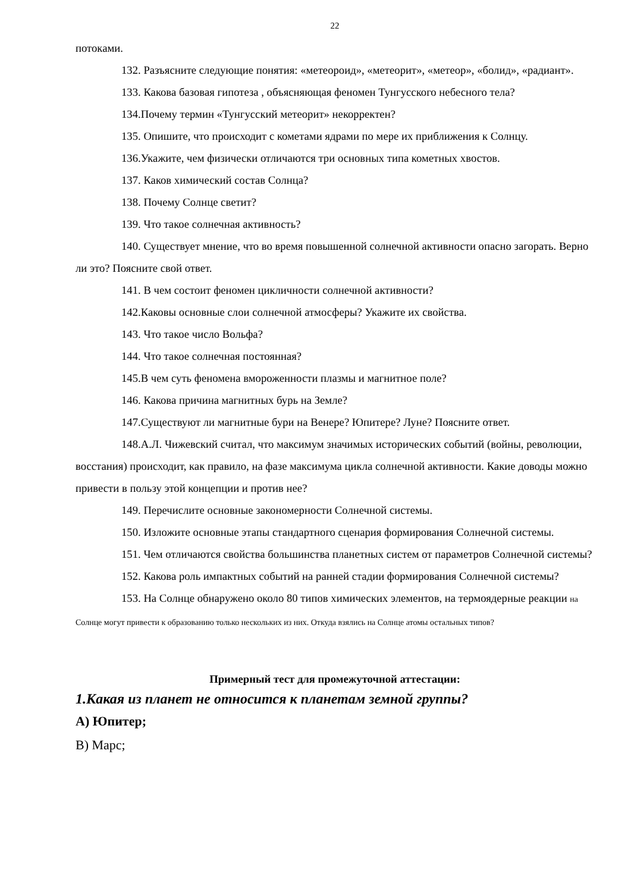22
потоками.
132. Разъясните следующие понятия: «метеороид», «метеорит», «метеор», «болид», «радиант».
133. Какова базовая гипотеза , объясняющая феномен Тунгусского небесного тела?
134.Почему термин «Тунгусский метеорит» некорректен?
135. Опишите, что происходит с кометами ядрами по мере их приближения к Солнцу.
136.Укажите, чем физически отличаются три основных типа кометных хвостов.
137. Каков химический состав Солнца?
138. Почему Солнце светит?
139. Что такое солнечная активность?
140. Существует мнение, что во время повышенной солнечной активности опасно загорать. Верно ли это? Поясните свой ответ.
141. В чем состоит феномен цикличности солнечной активности?
142.Каковы основные слои солнечной атмосферы? Укажите их свойства.
143. Что такое число Вольфа?
144. Что такое солнечная постоянная?
145.В чем суть феномена вмороженности плазмы и магнитное поле?
146. Какова причина магнитных бурь на Земле?
147.Существуют ли магнитные бури на Венере? Юпитере? Луне? Поясните ответ.
148.А.Л. Чижевский считал, что максимум значимых исторических событий (войны, революции, восстания) происходит, как правило, на фазе максимума цикла солнечной активности. Какие доводы можно привести в пользу этой концепции и против нее?
149. Перечислите основные закономерности Солнечной системы.
150. Изложите основные этапы стандартного сценария формирования Солнечной системы.
151. Чем отличаются свойства большинства планетных систем от параметров Солнечной системы?
152. Какова роль импактных событий на ранней стадии формирования Солнечной системы?
153. На Солнце обнаружено около 80 типов химических элементов, на термоядерные реакции на Солнце могут привести к образованию только нескольких из них. Откуда взялись на Солнце атомы остальных типов?
Примерный тест для промежуточной аттестации:
1.Какая из планет не относится к планетам земной группы?
А) Юпитер;
В) Марс;